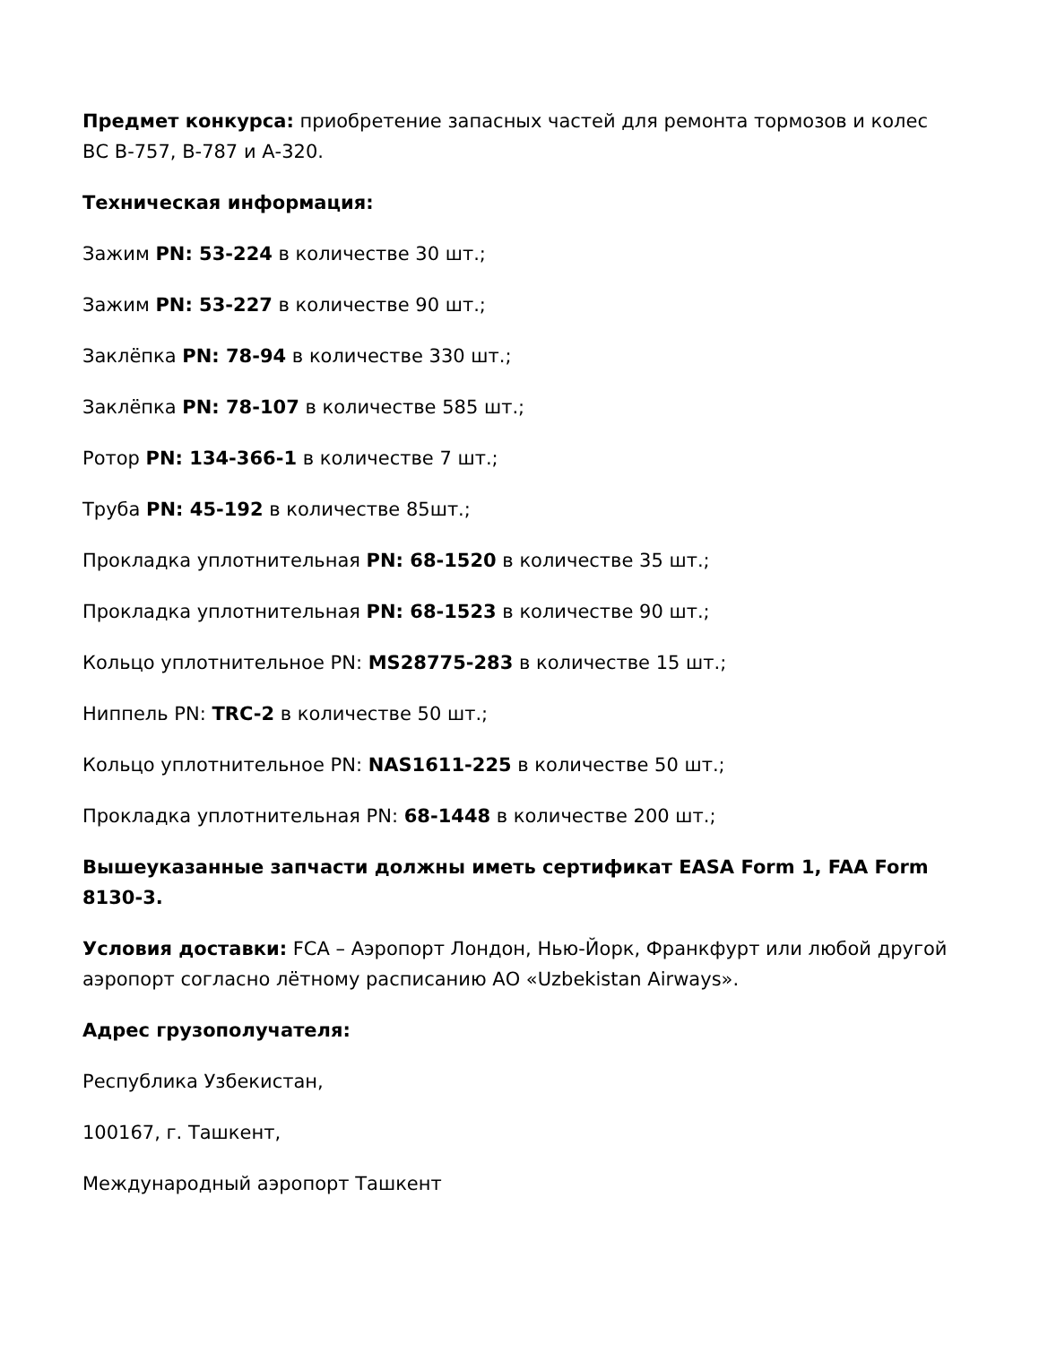Предмет конкурса: приобретение запасных частей для ремонта тормозов и колес ВС В-757, В-787 и А-320.
Техническая информация:
Зажим PN: 53-224 в количестве 30 шт.;
Зажим PN: 53-227 в количестве 90 шт.;
Заклёпка PN: 78-94 в количестве 330 шт.;
Заклёпка PN: 78-107 в количестве 585 шт.;
Ротор PN: 134-366-1 в количестве 7 шт.;
Труба PN: 45-192 в количестве 85шт.;
Прокладка уплотнительная PN: 68-1520 в количестве 35 шт.;
Прокладка уплотнительная PN: 68-1523 в количестве 90 шт.;
Кольцо уплотнительное PN: MS28775-283 в количестве 15 шт.;
Ниппель PN: TRC-2 в количестве 50 шт.;
Кольцо уплотнительное PN: NAS1611-225 в количестве 50 шт.;
Прокладка уплотнительная PN: 68-1448 в количестве 200 шт.;
Вышеуказанные запчасти должны иметь сертификат EASA Form 1, FAA Form 8130-3.
Условия доставки: FCA – Аэропорт Лондон, Нью-Йорк, Франкфурт или любой другой аэропорт согласно лётному расписанию АО «Uzbekistan Airways».
Адрес грузополучателя:
Республика Узбекистан,
100167, г. Ташкент,
Международный аэропорт Ташкент